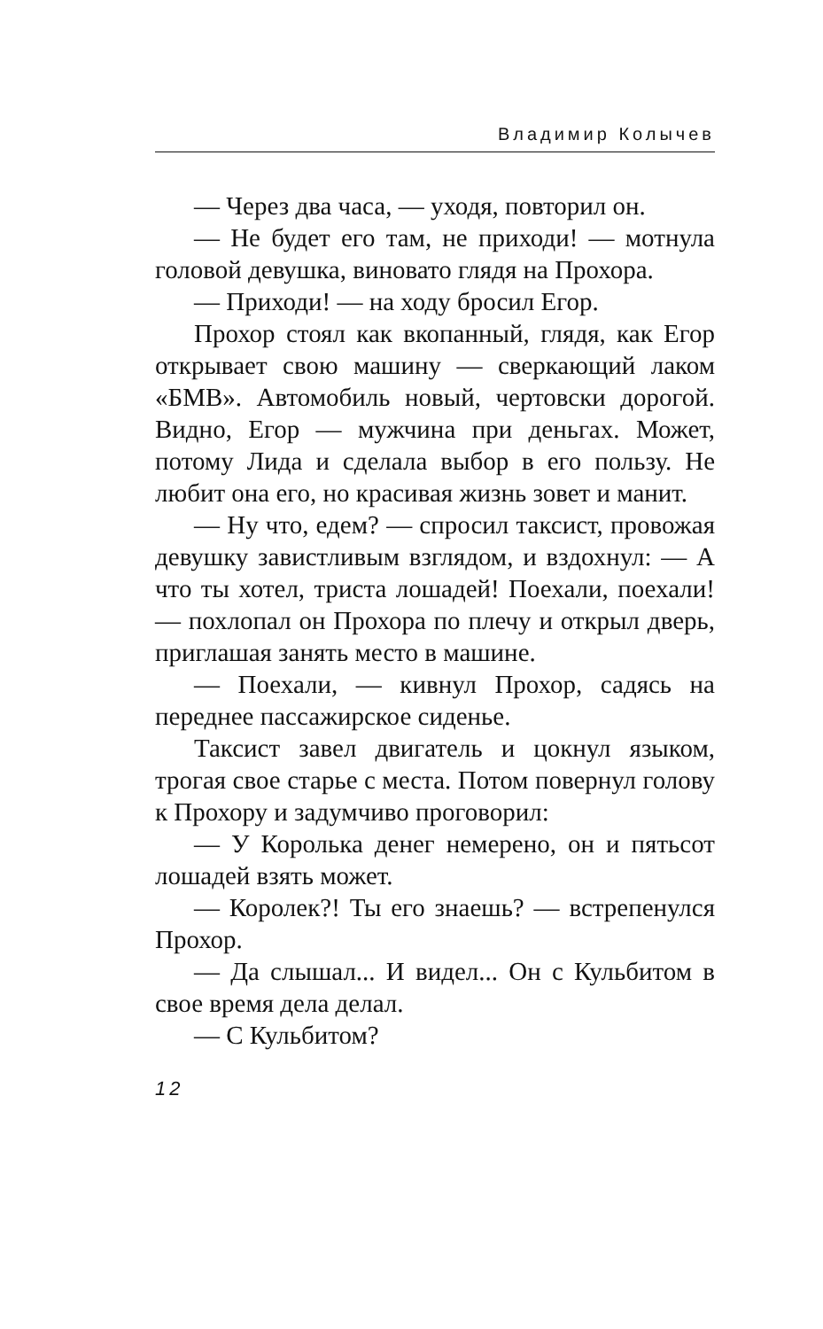Владимир Колычев
— Через два часа, — уходя, повторил он.
— Не будет его там, не приходи! — мотнула головой девушка, виновато глядя на Прохора.
— Приходи! — на ходу бросил Егор.
Прохор стоял как вкопанный, глядя, как Егор открывает свою машину — сверкающий лаком «БМВ». Автомобиль новый, чертовски дорогой. Видно, Егор — мужчина при деньгах. Может, потому Лида и сделала выбор в его пользу. Не любит она его, но красивая жизнь зовет и манит.
— Ну что, едем? — спросил таксист, провожая девушку завистливым взглядом, и вздохнул: — А что ты хотел, триста лошадей! Поехали, поехали! — похлопал он Прохора по плечу и открыл дверь, приглашая занять место в машине.
— Поехали, — кивнул Прохор, садясь на переднее пассажирское сиденье.
Таксист завел двигатель и цокнул языком, трогая свое старье с места. Потом повернул голову к Прохору и задумчиво проговорил:
— У Королька денег немерено, он и пятьсот лошадей взять может.
— Королек?! Ты его знаешь? — встрепенулся Прохор.
— Да слышал... И видел... Он с Кульбитом в свое время дела делал.
— С Кульбитом?
12